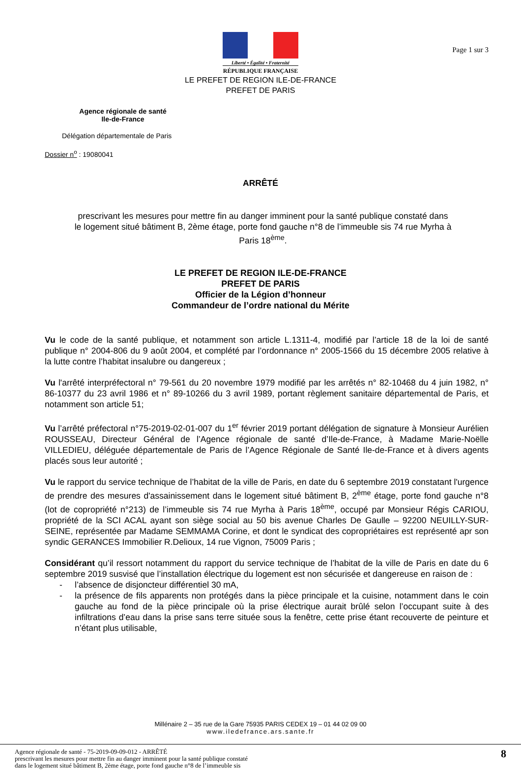Page 1 sur 3
Liberté • Égalité • Fraternité
RÉPUBLIQUE FRANÇAISE
LE PREFET DE REGION ILE-DE-FRANCE
PREFET DE PARIS
Agence régionale de santé
Ile-de-France
Délégation départementale de Paris
Dossier n<sup>o</sup> : 19080041
ARRÊTÉ
prescrivant les mesures pour mettre fin au danger imminent pour la santé publique constaté dans le logement situé bâtiment B, 2ème étage, porte fond gauche n°8 de l’immeuble sis 74 rue Myrha à Paris 18<sup>ème</sup>.
LE PREFET DE REGION ILE-DE-FRANCE
PREFET DE PARIS
Officier de la Légion d’honneur
Commandeur de l’ordre national du Mérite
Vu le code de la santé publique, et notamment son article L.1311-4, modifié par l’article 18 de la loi de santé publique n° 2004-806 du 9 août 2004, et complété par l’ordonnance n° 2005-1566 du 15 décembre 2005 relative à la lutte contre l’habitat insalubre ou dangereux ;
Vu l'arrêté interpréfectoral n° 79-561 du 20 novembre 1979 modifié par les arrêtés n° 82-10468 du 4 juin 1982, n° 86-10377 du 23 avril 1986 et n° 89-10266 du 3 avril 1989, portant règlement sanitaire départemental de Paris, et notamment son article 51;
Vu l’arrêté préfectoral n°75-2019-02-01-007 du 1<sup>er</sup> février 2019 portant délégation de signature à Monsieur Aurélien ROUSSEAU, Directeur Général de l’Agence régionale de santé d’Ile-de-France, à Madame Marie-Noëlle VILLEDIEU, déléguée départementale de Paris de l’Agence Régionale de Santé Ile-de-France et à divers agents placés sous leur autorité ;
Vu le rapport du service technique de l’habitat de la ville de Paris, en date du 6 septembre 2019 constatant l'urgence de prendre des mesures d'assainissement dans le logement situé bâtiment B, 2<sup>ème</sup> étage, porte fond gauche n°8 (lot de copropriété n°213) de l’immeuble sis 74 rue Myrha à Paris 18<sup>ème</sup>, occupé par Monsieur Régis CARIOU, propriété de la SCI ACAL ayant son siège social au 50 bis avenue Charles De Gaulle – 92200 NEUILLY-SUR-SEINE, représentée par Madame SEMMAMA Corine, et dont le syndicat des copropriétaires est représenté apr son syndic GERANCES Immobilier R.Delioux, 14 rue Vignon, 75009 Paris ;
Considérant qu’il ressort notamment du rapport du service technique de l’habitat de la ville de Paris en date du 6 septembre 2019 susvisé que l’installation électrique du logement est non sécurisée et dangereuse en raison de :
- l’absence de disjoncteur différentiel 30 mA,
- la présence de fils apparents non protégés dans la pièce principale et la cuisine, notamment dans le coin gauche au fond de la pièce principale où la prise électrique aurait brûlé selon l’occupant suite à des infiltrations d’eau dans la prise sans terre située sous la fenêtre, cette prise étant recouverte de peinture et n’étant plus utilisable,
Millénaire 2 – 35 rue de la Gare 75935 PARIS CEDEX 19 – 01 44 02 09 00
www.iledefrance.ars.sante.fr
Agence régionale de santé - 75-2019-09-09-012 - ARRÊTÉ
prescrivant les mesures pour mettre fin au danger imminent pour la santé publique constaté
dans le logement situé bâtiment B, 2ème étage, porte fond gauche n°8 de l’immeuble sis
8